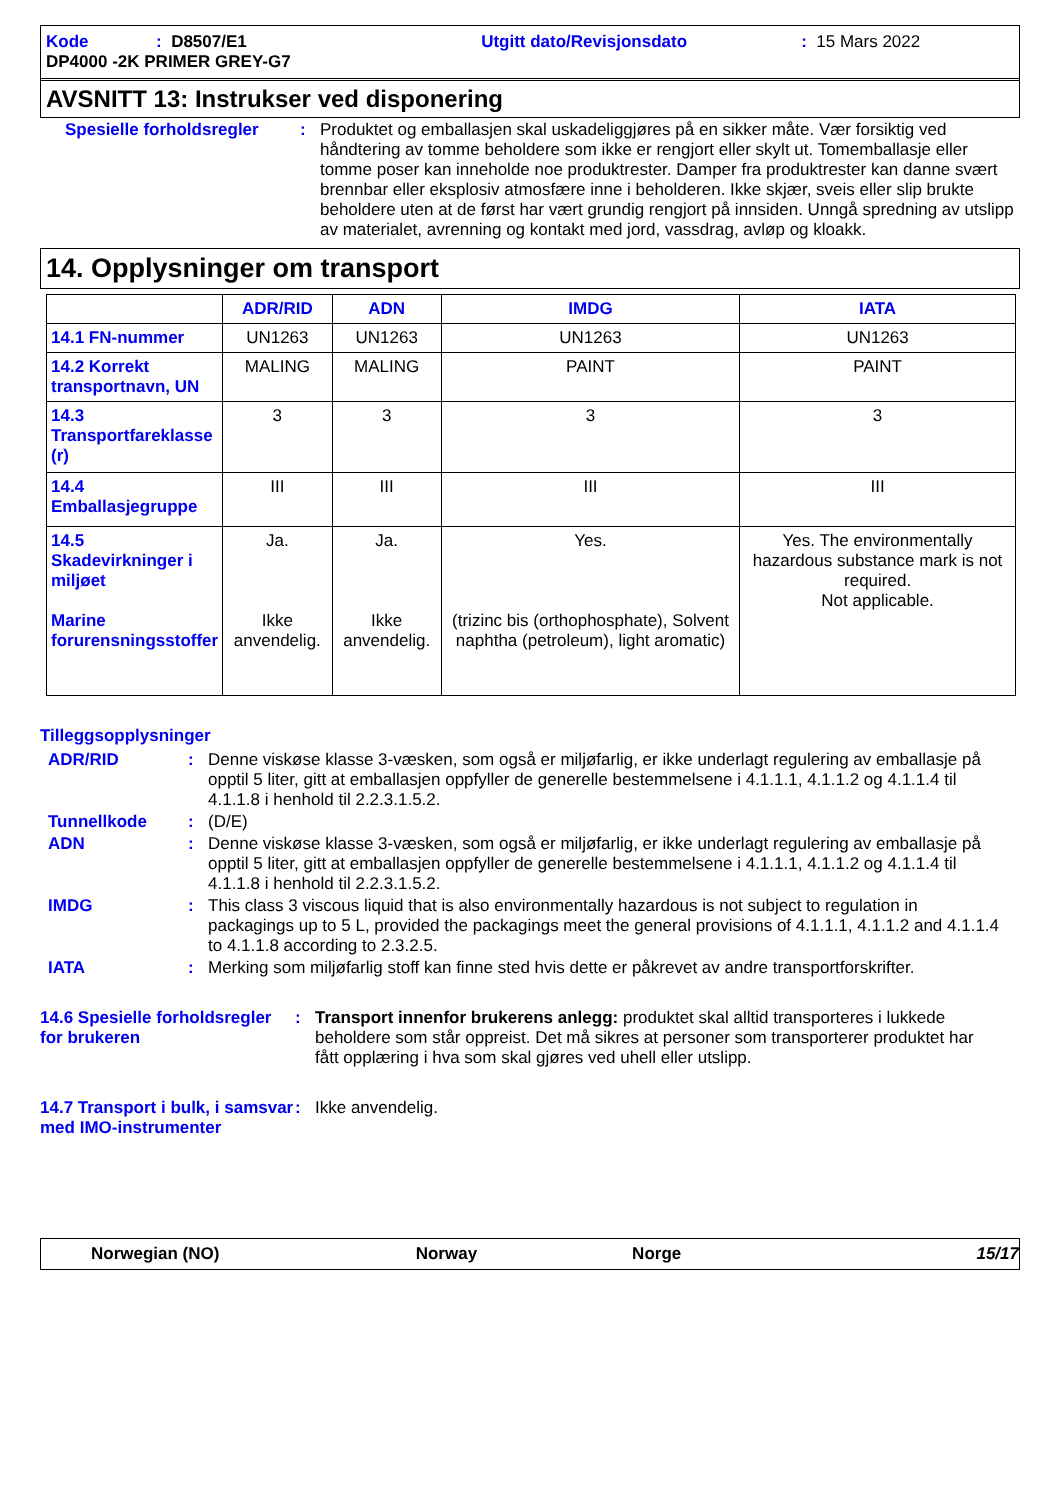Kode: D8507/E1 Utgitt dato/Revisjonsdato: 15 Mars 2022
DP4000 -2K PRIMER GREY-G7
AVSNITT 13: Instrukser ved disponering
Spesielle forholdsregler: Produktet og emballasjen skal uskadeliggjøres på en sikker måte. Vær forsiktig ved håndtering av tomme beholdere som ikke er rengjort eller skylt ut. Tomemballasje eller tomme poser kan inneholde noe produktrester. Damper fra produktrester kan danne svært brennbar eller eksplosiv atmosfære inne i beholderen. Ikke skjær, sveis eller slip brukte beholdere uten at de først har vært grundig rengjort på innsiden. Unngå spredning av utslipp av materialet, avrenning og kontakt med jord, vassdrag, avløp og kloakk.
14. Opplysninger om transport
| | ADR/RID | ADN | IMDG | IATA |
| --- | --- | --- | --- | --- |
| 14.1 FN-nummer | UN1263 | UN1263 | UN1263 | UN1263 |
| 14.2 Korrekt transportnavn, UN | MALING | MALING | PAINT | PAINT |
| 14.3 Transportfareklasse (r) | 3 | 3 | 3 | 3 |
| 14.4 Emballasjegruppe | III | III | III | III |
| 14.5 Skadevirkninger i miljøet Marine forurensningsstoffer | Ja. Ikke anvendelig. | Ja. Ikke anvendelig. | Yes. (trizinc bis (orthophosphate), Solvent naphtha (petroleum), light aromatic) | Yes. The environmentally hazardous substance mark is not required. Not applicable. |
Tilleggsopplysninger
ADR/RID: Denne viskøse klasse 3-væsken, som også er miljøfarlig, er ikke underlagt regulering av emballasje på opptil 5 liter, gitt at emballasjen oppfyller de generelle bestemmelsene i 4.1.1.1, 4.1.1.2 og 4.1.1.4 til 4.1.1.8 i henhold til 2.2.3.1.5.2.
Tunnellkode: (D/E)
ADN: Denne viskøse klasse 3-væsken, som også er miljøfarlig, er ikke underlagt regulering av emballasje på opptil 5 liter, gitt at emballasjen oppfyller de generelle bestemmelsene i 4.1.1.1, 4.1.1.2 og 4.1.1.4 til 4.1.1.8 i henhold til 2.2.3.1.5.2.
IMDG: This class 3 viscous liquid that is also environmentally hazardous is not subject to regulation in packagings up to 5 L, provided the packagings meet the general provisions of 4.1.1.1, 4.1.1.2 and 4.1.1.4 to 4.1.1.8 according to 2.3.2.5.
IATA: Merking som miljøfarlig stoff kan finne sted hvis dette er påkrevet av andre transportforskrifter.
14.6 Spesielle forholdsregler for brukeren: Transport innenfor brukerens anlegg: produktet skal alltid transporteres i lukkede beholdere som står oppreist. Det må sikres at personer som transporterer produktet har fått opplæring i hva som skal gjøres ved uhell eller utslipp.
14.7 Transport i bulk, i samsvar med IMO-instrumenter: Ikke anvendelig.
Norwegian (NO) Norway Norge 15/17